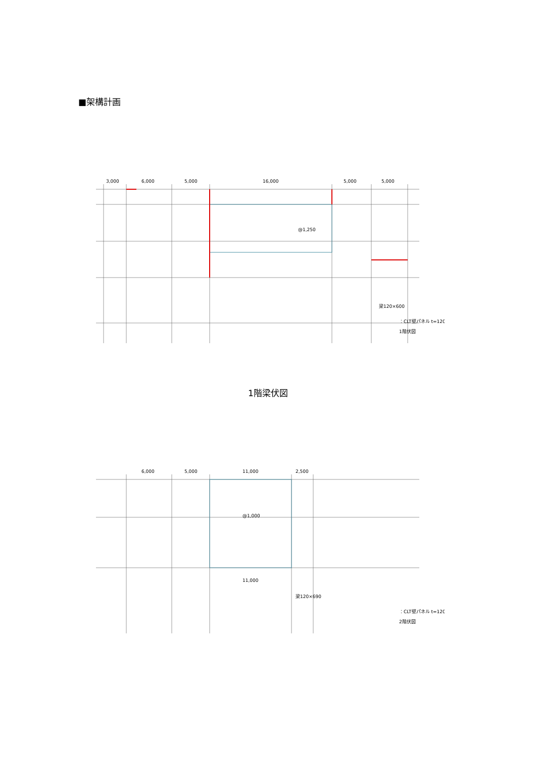■架構計画
3,000
6,000
5,000
16,000
5,000
5,000
@1,250
梁120×600
：CLT壁パネル t=120
1階伏図
1階梁伏図
6,000
5,000
11,000
2,500
@1,000
11,000
梁120×690
：CLT壁パネル t=120
2階伏図